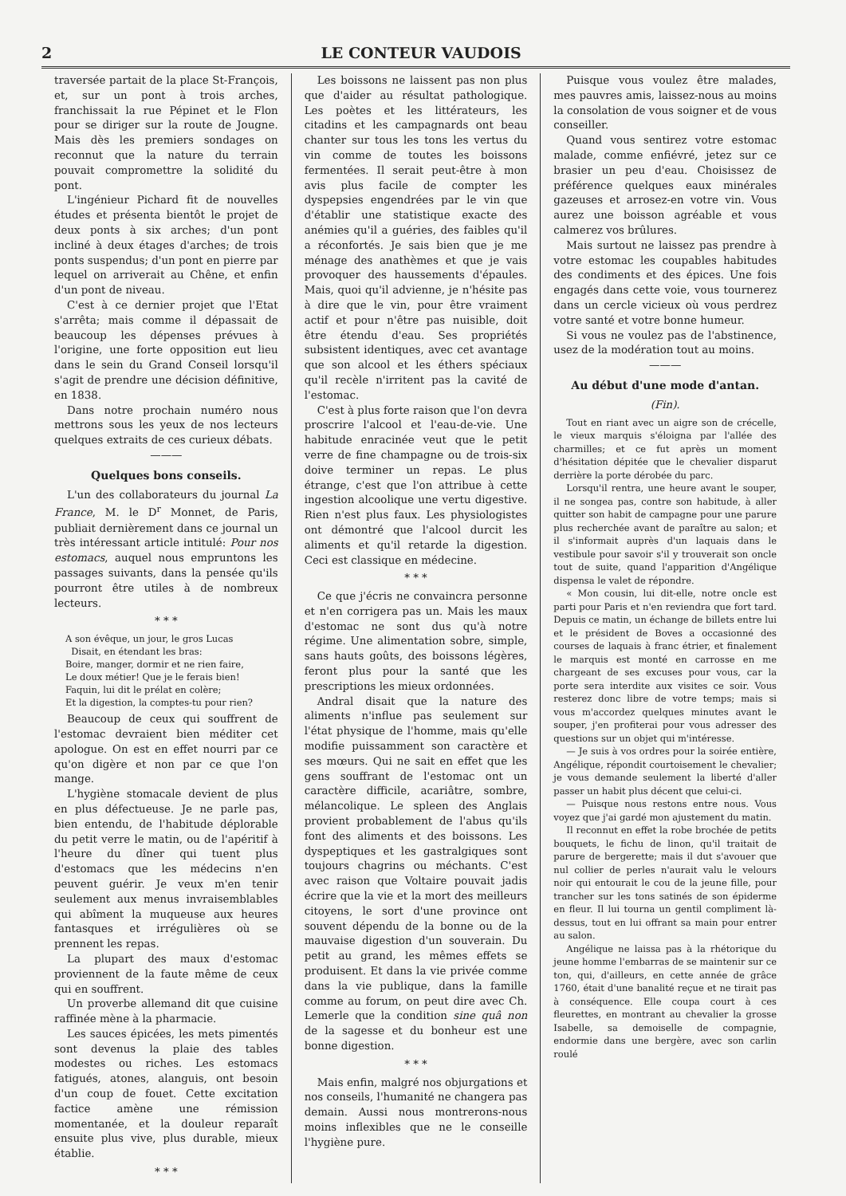2 LE CONTEUR VAUDOIS
traversée partait de la place St-François, et, sur un pont à trois arches, franchissait la rue Pépinet et le Flon pour se diriger sur la route de Jougne. Mais dès les premiers sondages on reconnut que la nature du terrain pouvait compromettre la solidité du pont.
L'ingénieur Pichard fit de nouvelles études et présenta bientôt le projet de deux ponts à six arches; d'un pont incliné à deux étages d'arches; de trois ponts suspendus; d'un pont en pierre par lequel on arriverait au Chêne, et enfin d'un pont de niveau.
C'est à ce dernier projet que l'Etat s'arrêta; mais comme il dépassait de beaucoup les dépenses prévues à l'origine, une forte opposition eut lieu dans le sein du Grand Conseil lorsqu'il s'agit de prendre une décision définitive, en 1838.
Dans notre prochain numéro nous mettrons sous les yeux de nos lecteurs quelques extraits de ces curieux débats.
———
Quelques bons conseils.
L'un des collaborateurs du journal La France, M. le D<sup>r</sup> Monnet, de Paris, publiait dernièrement dans ce journal un très intéressant article intitulé: Pour nos estomacs, auquel nous empruntons les passages suivants, dans la pensée qu'ils pourront être utiles à de nombreux lecteurs.
* * *
A son évêque, un jour, le gros Lucas
Disait, en étendant les bras:
Boire, manger, dormir et ne rien faire,
Le doux métier! Que je le ferais bien!
Faquin, lui dit le prélat en colère;
Et la digestion, la comptes-tu pour rien?
Beaucoup de ceux qui souffrent de l'estomac devraient bien méditer cet apologue. On est en effet nourri par ce qu'on digère et non par ce que l'on mange.
L'hygiène stomacale devient de plus en plus défectueuse. Je ne parle pas, bien entendu, de l'habitude déplorable du petit verre le matin, ou de l'apéritif à l'heure du dîner qui tuent plus d'estomacs que les médecins n'en peuvent guérir. Je veux m'en tenir seulement aux menus invraisemblables qui abîment la muqueuse aux heures fantasques et irrégulières où se prennent les repas.
La plupart des maux d'estomac proviennent de la faute même de ceux qui en souffrent.
Un proverbe allemand dit que cuisine raffinée mène à la pharmacie.
Les sauces épicées, les mets pimentés sont devenus la plaie des tables modestes ou riches. Les estomacs fatigués, atones, alanguis, ont besoin d'un coup de fouet. Cette excitation factice amène une rémission momentanée, et la douleur reparaît ensuite plus vive, plus durable, mieux établie.
* * *
Les boissons ne laissent pas non plus que d'aider au résultat pathologique. Les poètes et les littérateurs, les citadins et les campagnards ont beau chanter sur tous les tons les vertus du vin comme de toutes les boissons fermentées. Il serait peut-être à mon avis plus facile de compter les dyspepsies engendrées par le vin que d'établir une statistique exacte des anémies qu'il a guéries, des faibles qu'il a réconfortés. Je sais bien que je me ménage des anathèmes et que je vais provoquer des haussements d'épaules. Mais, quoi qu'il advienne, je n'hésite pas à dire que le vin, pour être vraiment actif et pour n'être pas nuisible, doit être étendu d'eau. Ses propriétés subsistent identiques, avec cet avantage que son alcool et les éthers spéciaux qu'il recèle n'irritent pas la cavité de l'estomac.
C'est à plus forte raison que l'on devra proscrire l'alcool et l'eau-de-vie. Une habitude enracinée veut que le petit verre de fine champagne ou de trois-six doive terminer un repas. Le plus étrange, c'est que l'on attribue à cette ingestion alcoolique une vertu digestive. Rien n'est plus faux. Les physiologistes ont démontré que l'alcool durcit les aliments et qu'il retarde la digestion. Ceci est classique en médecine.
* * *
Ce que j'écris ne convaincra personne et n'en corrigera pas un. Mais les maux d'estomac ne sont dus qu'à notre régime. Une alimentation sobre, simple, sans hauts goûts, des boissons légères, feront plus pour la santé que les prescriptions les mieux ordonnées.
Andral disait que la nature des aliments n'influe pas seulement sur l'état physique de l'homme, mais qu'elle modifie puissamment son caractère et ses mœurs. Qui ne sait en effet que les gens souffrant de l'estomac ont un caractère difficile, acariâtre, sombre, mélancolique. Le spleen des Anglais provient probablement de l'abus qu'ils font des aliments et des boissons. Les dyspeptiques et les gastralgiques sont toujours chagrins ou méchants. C'est avec raison que Voltaire pouvait jadis écrire que la vie et la mort des meilleurs citoyens, le sort d'une province ont souvent dépendu de la bonne ou de la mauvaise digestion d'un souverain. Du petit au grand, les mêmes effets se produisent. Et dans la vie privée comme dans la vie publique, dans la famille comme au forum, on peut dire avec Ch. Lemerle que la condition sine quâ non de la sagesse et du bonheur est une bonne digestion.
* * *
Mais enfin, malgré nos objurgations et nos conseils, l'humanité ne changera pas demain. Aussi nous montrerons-nous moins inflexibles que ne le conseille l'hygiène pure.
Puisque vous voulez être malades, mes pauvres amis, laissez-nous au moins la consolation de vous soigner et de vous conseiller.
Quand vous sentirez votre estomac malade, comme enfiévré, jetez sur ce brasier un peu d'eau. Choisissez de préférence quelques eaux minérales gazeuses et arrosez-en votre vin. Vous aurez une boisson agréable et vous calmerez vos brûlures.
Mais surtout ne laissez pas prendre à votre estomac les coupables habitudes des condiments et des épices. Une fois engagés dans cette voie, vous tournerez dans un cercle vicieux où vous perdrez votre santé et votre bonne humeur.
Si vous ne voulez pas de l'abstinence, usez de la modération tout au moins.
———
Au début d'une mode d'antan.
(Fin).
Tout en riant avec un aigre son de crécelle, le vieux marquis s'éloigna par l'allée des charmilles; et ce fut après un moment d'hésitation dépitée que le chevalier disparut derrière la porte dérobée du parc.
Lorsqu'il rentra, une heure avant le souper, il ne songea pas, contre son habitude, à aller quitter son habit de campagne pour une parure plus recherchée avant de paraître au salon; et il s'informait auprès d'un laquais dans le vestibule pour savoir s'il y trouverait son oncle tout de suite, quand l'apparition d'Angélique dispensa le valet de répondre.
« Mon cousin, lui dit-elle, notre oncle est parti pour Paris et n'en reviendra que fort tard. Depuis ce matin, un échange de billets entre lui et le président de Boves a occasionné des courses de laquais à franc étrier, et finalement le marquis est monté en carrosse en me chargeant de ses excuses pour vous, car la porte sera interdite aux visites ce soir. Vous resterez donc libre de votre temps; mais si vous m'accordez quelques minutes avant le souper, j'en profiterai pour vous adresser des questions sur un objet qui m'intéresse.
— Je suis à vos ordres pour la soirée entière, Angélique, répondit courtoisement le chevalier; je vous demande seulement la liberté d'aller passer un habit plus décent que celui-ci.
— Puisque nous restons entre nous. Vous voyez que j'ai gardé mon ajustement du matin.
Il reconnut en effet la robe brochée de petits bouquets, le fichu de linon, qu'il traitait de parure de bergerette; mais il dut s'avouer que nul collier de perles n'aurait valu le velours noir qui entourait le cou de la jeune fille, pour trancher sur les tons satinés de son épiderme en fleur. Il lui tourna un gentil compliment là-dessus, tout en lui offrant sa main pour entrer au salon.
Angélique ne laissa pas à la rhétorique du jeune homme l'embarras de se maintenir sur ce ton, qui, d'ailleurs, en cette année de grâce 1760, était d'une banalité reçue et ne tirait pas à conséquence. Elle coupa court à ces fleurettes, en montrant au chevalier la grosse Isabelle, sa demoiselle de compagnie, endormie dans une bergère, avec son carlin roulé